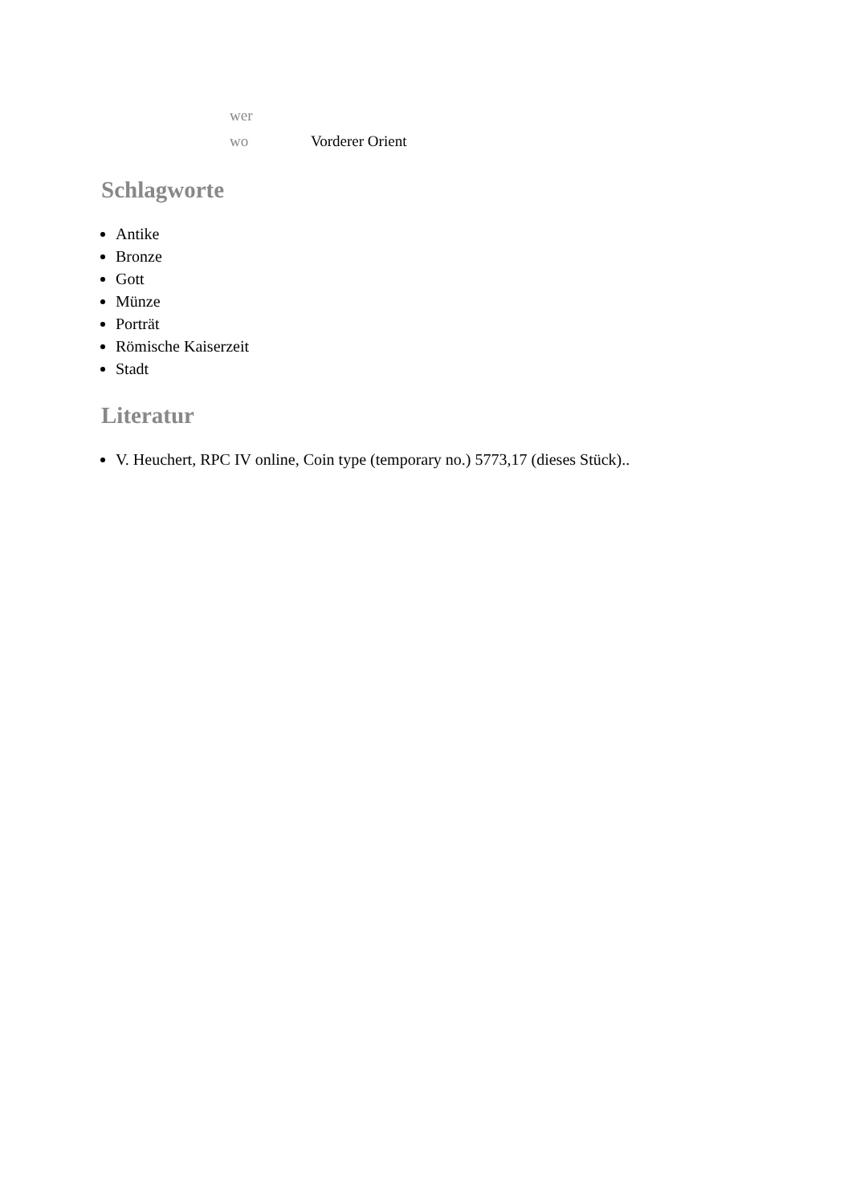| wer | |
| wo | Vorderer Orient |
Schlagworte
Antike
Bronze
Gott
Münze
Porträt
Römische Kaiserzeit
Stadt
Literatur
V. Heuchert, RPC IV online, Coin type (temporary no.) 5773,17 (dieses Stück)..